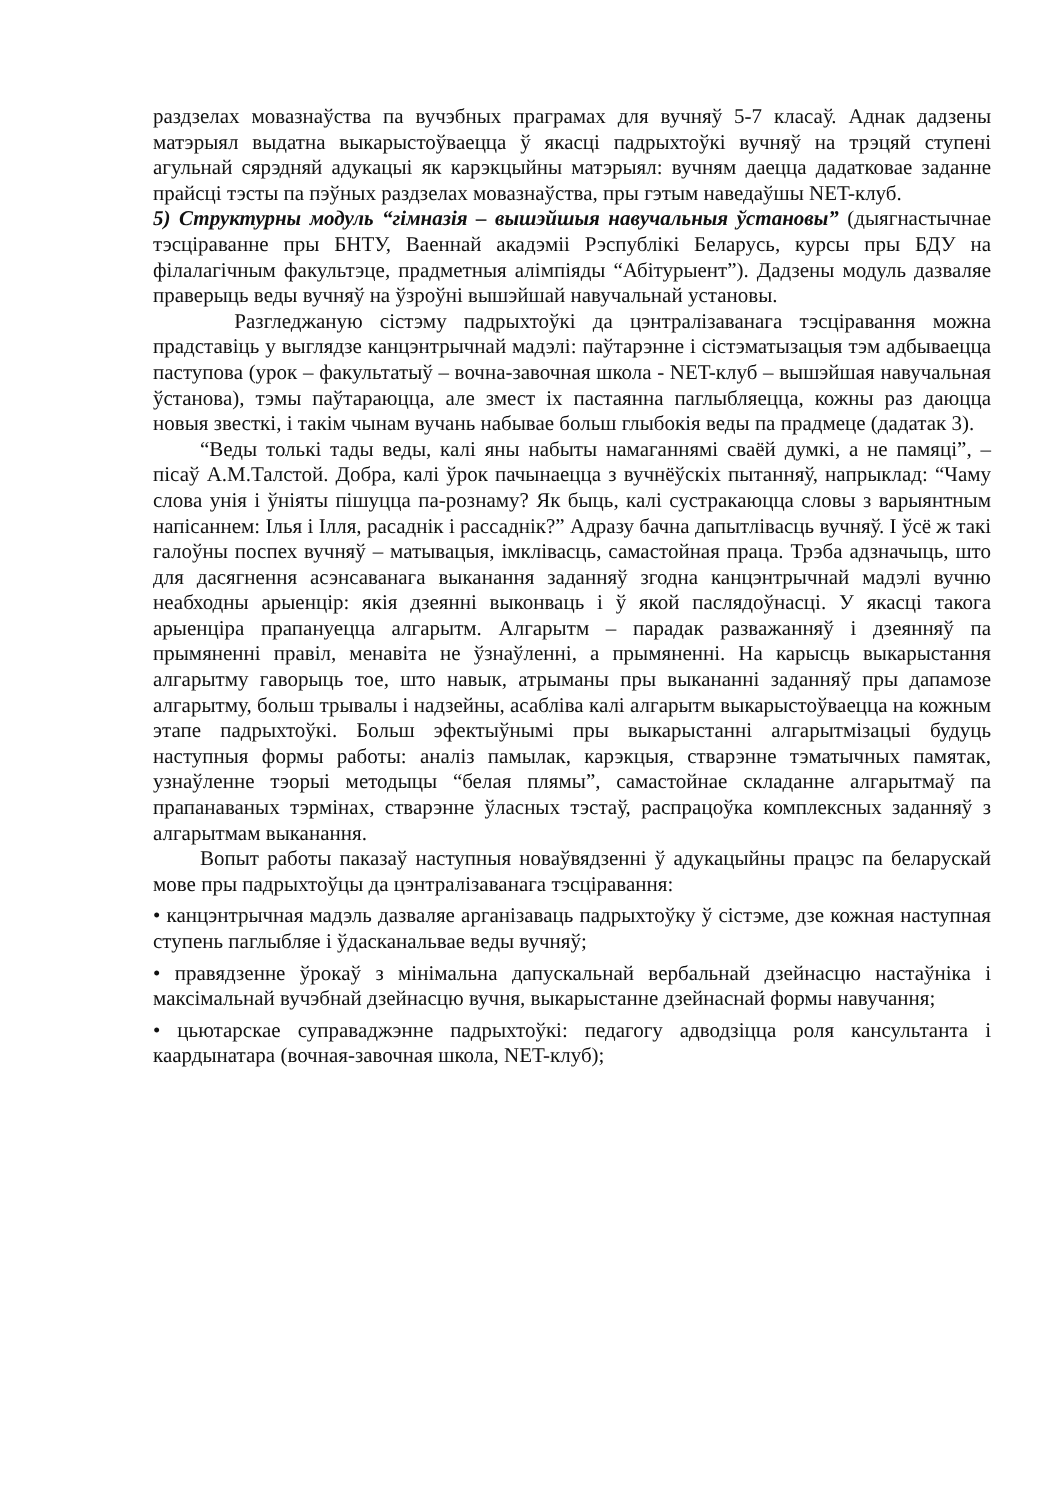раздзелах мовазнаўства па вучэбных праграмах для вучняў 5-7 класаў. Аднак дадзены матэрыял выдатна выкарыстоўваецца ў якасці падрыхтоўкі вучняў на трэцяй ступені агульнай сярэдняй адукацыі як карэкцыйны матэрыял: вучням даецца дадатковае заданне прайсці тэсты па пэўных раздзелах мовазнаўства, пры гэтым наведаўшы NET-клуб.
5) Структурны модуль “гімназія – вышэйшыя навучальныя ўстановы” (дыягнастычнае тэсціраванне пры БНТУ, Ваеннай акадэміі Рэспублікі Беларусь, курсы пры БДУ на філалагічным факультэце, прадметныя алімпіяды “Абітурыент”). Дадзены модуль дазваляе праверыць веды вучняў на ўзроўні вышэйшай навучальнай установы.
Разгледжаную сістэму падрыхтоўкі да цэнтралізаванага тэсціравання можна прадставіць у выглядзе канцэнтрычнай мадэлі: паўтарэнне і сістэматызацыя тэм адбываецца паступова (урок – факультатыў – вочна-завочная школа - NET-клуб – вышэйшая навучальная ўстанова), тэмы паўтараюцца, але змест іх пастаянна паглыбляецца, кожны раз даюцца новыя звесткі, і такім чынам вучань набывае больш глыбокія веды па прадмеце (дадатак 3).
“Веды толькі тады веды, калі яны набыты намаганнямі сваёй думкі, а не памяці”, – пісаў А.М.Талстой. Добра, калі ўрок пачынаецца з вучнёўскіх пытанняў, напрыклад: “Чаму слова унія і ўніяты пішуцца па-рознаму? Як быць, калі сустракаюцца словы з варыянтным напісаннем: Ілья і Ілля, расаднік і рассаднік?” Адразу бачна дапытлівасць вучняў. І ўсё ж такі галоўны поспех вучняў – матывацыя, імклівасць, самастойная праца. Трэба адзначыць, што для дасягнення асэнсаванага выканання заданняў згодна канцэнтрычнай мадэлі вучню неабходны арыенцір: якія дзеянні выконваць і ў якой паслядоўнасці. У якасці такога арыенціра прапануецца алгарытм. Алгарытм – парадак разважанняў і дзеянняў па прымяненні правіл, менавіта не ўзнаўленні, а прымяненні. На карысць выкарыстання алгарытму гаворыць тое, што навык, атрыманы пры выкананні заданняў пры дапамозе алгарытму, больш трывалы і надзейны, асабліва калі алгарытм выкарыстоўваецца на кожным этапе падрыхтоўкі. Больш эфектыўнымі пры выкарыстанні алгарытмізацыі будуць наступныя формы работы: аналіз памылак, карэкцыя, стварэнне тэматычных памятак, узнаўленне тэорыі методыцы “белая плямы”, самастойнае складанне алгарытмаў па прапанаваных тэрмінах, стварэнне ўласных тэстаў, распрацоўка комплексных заданняў з алгарытмам выканання.
Вопыт работы паказаў наступныя новаўвядзенні ў адукацыйны працэс па беларускай мове пры падрыхтоўцы да цэнтралізаванага тэсціравання:
• канцэнтрычная мадэль дазваляе арганізаваць падрыхтоўку ў сістэме, дзе кожная наступная ступень паглыбляе і ўдасканальвае веды вучняў;
• правядзенне ўрокаў з мінімальна дапускальнай вербальнай дзейнасцю настаўніка і максімальнай вучэбнай дзейнасцю вучня, выкарыстанне дзейнаснай формы навучання;
• цьютарскае суправаджэнне падрыхтоўкі: педагогу адводзіцца роля кансультанта і каардынатара (вочная-завочная школа, NET-клуб);